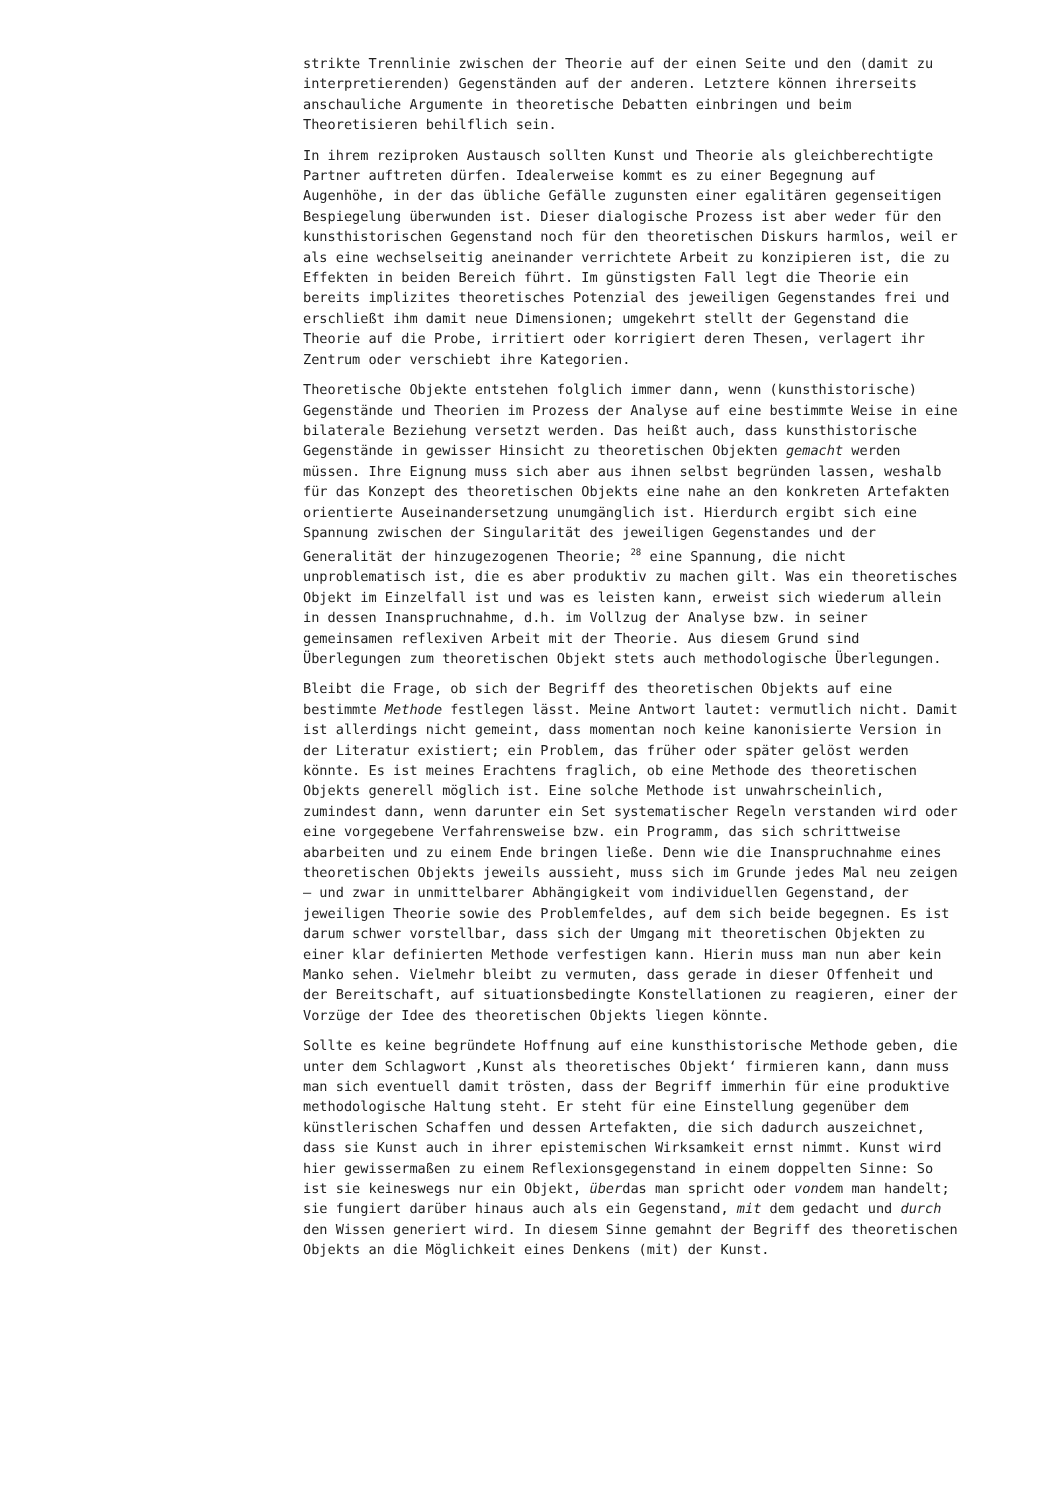strikte Trennlinie zwischen der Theorie auf der einen Seite und den (damit zu interpretierenden) Gegenständen auf der anderen. Letztere können ihrerseits anschauliche Argumente in theoretische Debatten einbringen und beim Theoretisieren behilflich sein.
In ihrem reziproken Austausch sollten Kunst und Theorie als gleichberechtigte Partner auftreten dürfen. Idealerweise kommt es zu einer Begegnung auf Augenhöhe, in der das übliche Gefälle zugunsten einer egalitären gegenseitigen Bespiegelung überwunden ist. Dieser dialogische Prozess ist aber weder für den kunsthistorischen Gegenstand noch für den theoretischen Diskurs harmlos, weil er als eine wechselseitig aneinander verrichtete Arbeit zu konzipieren ist, die zu Effekten in beiden Bereich führt. Im günstigsten Fall legt die Theorie ein bereits implizites theoretisches Potenzial des jeweiligen Gegenstandes frei und erschließt ihm damit neue Dimensionen; umgekehrt stellt der Gegenstand die Theorie auf die Probe, irritiert oder korrigiert deren Thesen, verlagert ihr Zentrum oder verschiebt ihre Kategorien.
Theoretische Objekte entstehen folglich immer dann, wenn (kunsthistorische) Gegenstände und Theorien im Prozess der Analyse auf eine bestimmte Weise in eine bilaterale Beziehung versetzt werden. Das heißt auch, dass kunsthistorische Gegenstände in gewisser Hinsicht zu theoretischen Objekten gemacht werden müssen. Ihre Eignung muss sich aber aus ihnen selbst begründen lassen, weshalb für das Konzept des theoretischen Objekts eine nahe an den konkreten Artefakten orientierte Auseinandersetzung unumgänglich ist. Hierdurch ergibt sich eine Spannung zwischen der Singularität des jeweiligen Gegenstandes und der Generalität der hinzugezogenen Theorie; <sup>28</sup> eine Spannung, die nicht unproblematisch ist, die es aber produktiv zu machen gilt. Was ein theoretisches Objekt im Einzelfall ist und was es leisten kann, erweist sich wiederum allein in dessen Inanspruchnahme, d.h. im Vollzug der Analyse bzw. in seiner gemeinsamen reflexiven Arbeit mit der Theorie. Aus diesem Grund sind Überlegungen zum theoretischen Objekt stets auch methodologische Überlegungen.
Bleibt die Frage, ob sich der Begriff des theoretischen Objekts auf eine bestimmte Methode festlegen lässt. Meine Antwort lautet: vermutlich nicht. Damit ist allerdings nicht gemeint, dass momentan noch keine kanonisierte Version in der Literatur existiert; ein Problem, das früher oder später gelöst werden könnte. Es ist meines Erachtens fraglich, ob eine Methode des theoretischen Objekts generell möglich ist. Eine solche Methode ist unwahrscheinlich, zumindest dann, wenn darunter ein Set systematischer Regeln verstanden wird oder eine vorgegebene Verfahrensweise bzw. ein Programm, das sich schrittweise abarbeiten und zu einem Ende bringen ließe. Denn wie die Inanspruchnahme eines theoretischen Objekts jeweils aussieht, muss sich im Grunde jedes Mal neu zeigen – und zwar in unmittelbarer Abhängigkeit vom individuellen Gegenstand, der jeweiligen Theorie sowie des Problemfeldes, auf dem sich beide begegnen. Es ist darum schwer vorstellbar, dass sich der Umgang mit theoretischen Objekten zu einer klar definierten Methode verfestigen kann. Hierin muss man nun aber kein Manko sehen. Vielmehr bleibt zu vermuten, dass gerade in dieser Offenheit und der Bereitschaft, auf situationsbedingte Konstellationen zu reagieren, einer der Vorzüge der Idee des theoretischen Objekts liegen könnte.
Sollte es keine begründete Hoffnung auf eine kunsthistorische Methode geben, die unter dem Schlagwort ‚Kunst als theoretisches Objekt‘ firmieren kann, dann muss man sich eventuell damit trösten, dass der Begriff immerhin für eine produktive methodologische Haltung steht. Er steht für eine Einstellung gegenüber dem künstlerischen Schaffen und dessen Artefakten, die sich dadurch auszeichnet, dass sie Kunst auch in ihrer epistemischen Wirksamkeit ernst nimmt. Kunst wird hier gewissermaßen zu einem Reflexionsgegenstand in einem doppelten Sinne: So ist sie keineswegs nur ein Objekt, überdas man spricht oder vondem man handelt; sie fungiert darüber hinaus auch als ein Gegenstand, mit dem gedacht und durch den Wissen generiert wird. In diesem Sinne gemahnt der Begriff des theoretischen Objekts an die Möglichkeit eines Denkens (mit) der Kunst.